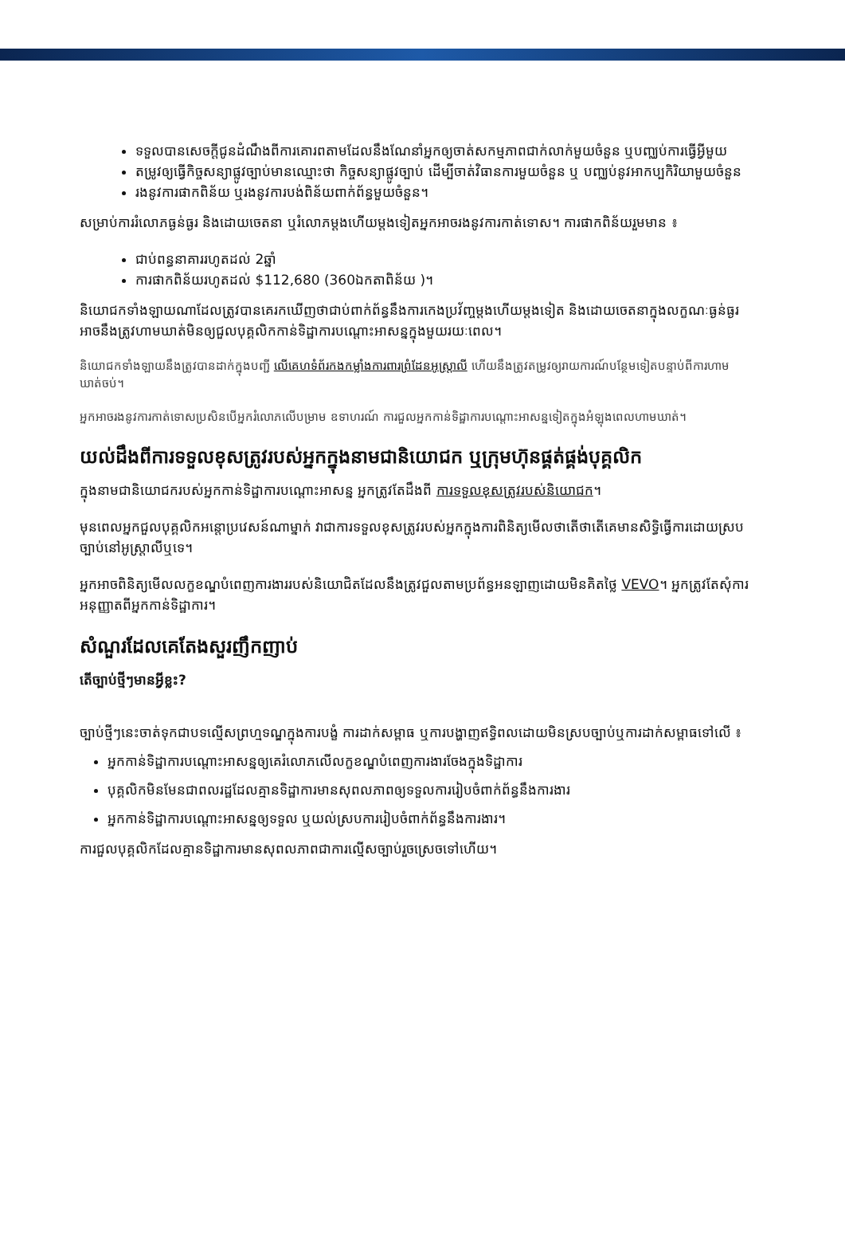ទទួលបានសេចក្តីជូនដំណឹងពីការគោរពតាមដែលនឹងណែនាំអ្នកឲ្យចាត់សកម្មភាពជាក់លាក់មួយចំនួន ឬបញ្ឈប់ការធ្វើអ្វីមួយ
តម្រូវឲ្យធ្វើកិច្ចសន្យាផ្លូវច្បាប់មានឈ្មោះថា កិច្ចសន្យាផ្លូវច្បាប់ ដើម្បីចាត់វិធានការមួយចំនួន ឬ បញ្ឈប់នូវអាកប្បកិរិយាមួយចំនួន
រងនូវការផាកពិន័យ ឬរងនូវការបង់ពិន័យពាក់ព័ន្ធមួយចំនួន។
សម្រាប់ការរំលោភធ្ងន់ធ្ងរ និងដោយចេតនា ឬរំលោភម្តងហើយម្តងទៀតអ្នកអាចរងនូវការកាត់ទោស។ ការផាកពិន័យរួមមាន ៖
ជាប់ពន្ធនាគាររហូតដល់ 2ឆ្នាំ
ការផាកពិន័យរហូតដល់ $112,680 (360ឯកតាពិន័យ )។
និយោជកទាំងឡាយណាដែលត្រូវបានគេរកឃើញថាជាប់ពាក់ព័ន្ធនឹងការកេងប្រវ័ញ្ចម្តងហើយម្តងទៀត និងដោយចេតនាក្នុងលក្ខណៈធ្ងន់ធ្ងរ អាចនឹងត្រូវហាមឃាត់មិនឲ្យជួលបុគ្គលិកកាន់ទិដ្ឋាការបណ្តោះអាសន្នក្នុងមួយរយៈពេល។
និយោជកទាំងឡាយនឹងត្រូវបានដាក់ក្នុងបញ្ជី លើគេហទំព័រកងកម្លាំងការពារព្រំដែនអូស្ត្រាលី ហើយនឹងត្រូវតម្រូវឲ្យរាយការណ៍បន្ថែមទៀតបន្ទាប់ពីការហាមឃាត់ចប់។
អ្នកអាចរងនូវការកាត់ទោសប្រសិនបើអ្នករំលោភលើបម្រាម ឧទាហរណ៍ ការជួលអ្នកកាន់ទិដ្ឋាការបណ្តោះអាសន្នទៀតក្នុងអំឡុងពេលហាមឃាត់។
យល់ដឹងពីការទទួលខុសត្រូវរបស់អ្នកក្នុងនាមជានិយោជក ឬក្រុមហ៊ុនផ្គត់ផ្គង់បុគ្គលិក
ក្នុងនាមជានិយោជករបស់អ្នកកាន់ទិដ្ឋាការបណ្តោះអាសន្ន អ្នកត្រូវតែដឹងពី ការទទួលខុសត្រូវរបស់និយោជក។
មុនពេលអ្នកជួលបុគ្គលិកអន្តោប្រវេសន៍ណាម្នាក់ វាជាការទទួលខុសត្រូវរបស់អ្នកក្នុងការពិនិត្យមើលថាតើថាតើគេមានសិទ្ធិធ្វើការដោយស្របច្បាប់នៅអូស្ត្រាលីឬទេ។
អ្នកអាចពិនិត្យមើលលក្ខខណ្ឌបំពេញការងាររបស់និយោជិតដែលនឹងត្រូវជួលតាមប្រព័ន្ធអនឡាញដោយមិនគិតថ្លៃ VEVO។ អ្នកត្រូវតែសុំការអនុញ្ញាតពីអ្នកកាន់ទិដ្ឋាការ។
សំណួរដែលគេតែងសួរញឹកញាប់
តើច្បាប់ថ្មីៗមានអ្វីខ្លះ?
ច្បាប់ថ្មីៗនេះចាត់ទុកជាបទល្មើសព្រហ្មទណ្ឌក្នុងការបង្ខំ ការដាក់សម្ពាធ ឬការបង្ហាញឥទ្ធិពលដោយមិនស្របច្បាប់ឬការដាក់សម្ពាធទៅលើ ៖
អ្នកកាន់ទិដ្ឋាការបណ្តោះអាសន្នឲ្យគេរំលោភលើលក្ខខណ្ឌបំពេញការងារចែងក្នុងទិដ្ឋាការ
បុគ្គលិកមិនមែនជាពលរដ្ឋដែលគ្មានទិដ្ឋាការមានសុពលភាពឲ្យទទួលការរៀបចំពាក់ព័ន្ធនឹងការងារ
អ្នកកាន់ទិដ្ឋាការបណ្តោះអាសន្នឲ្យទទួល ឬយល់ស្របការរៀបចំពាក់ព័ន្ធនឹងការងារ។
ការជួលបុគ្គលិកដែលគ្មានទិដ្ឋាការមានសុពលភាពជាការល្មើសច្បាប់រួចស្រេចទៅហើយ។